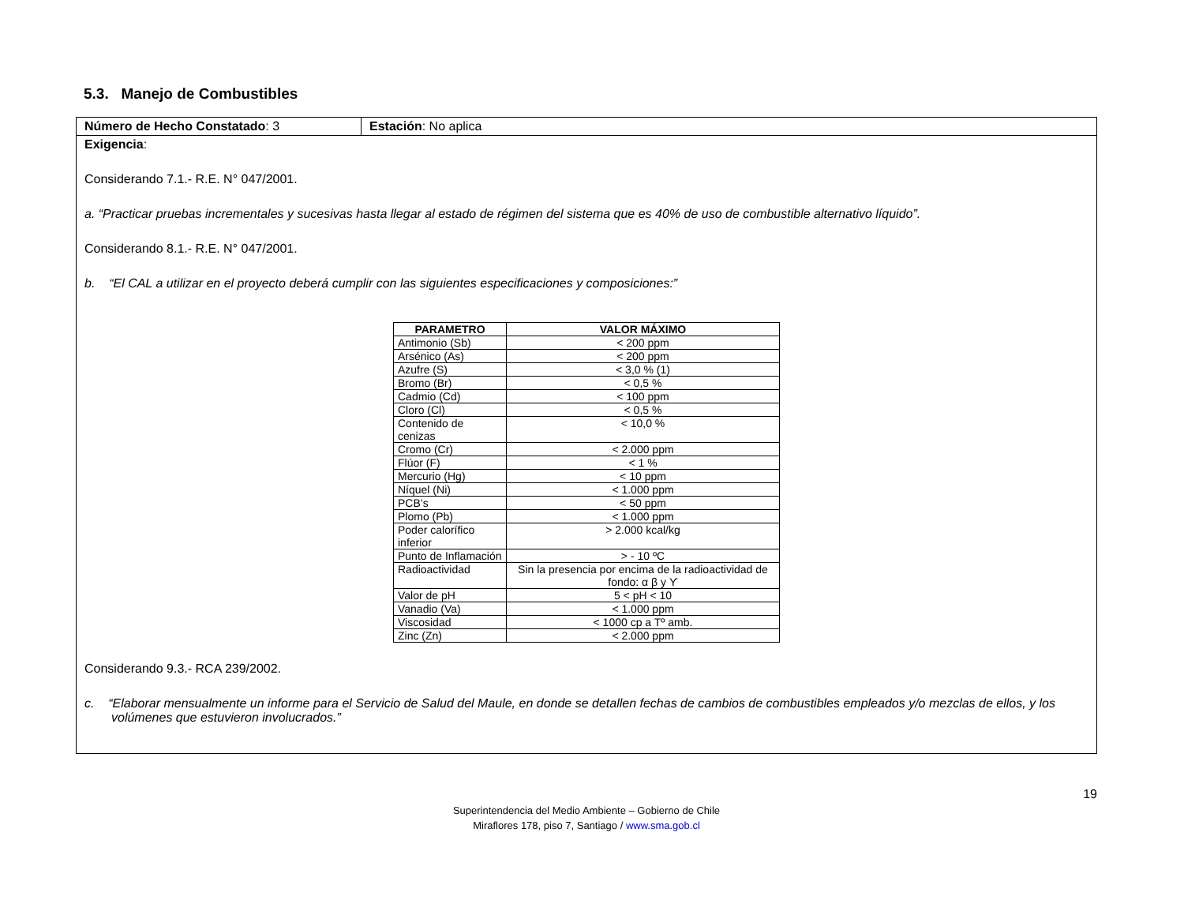5.3. Manejo de Combustibles
| Número de Hecho Constatado : 3 | Estación : No aplica |
| Exigencia : Considerando 7.1.- R.E. N° 047/2001. a. “Practicar pruebas incrementales y sucesivas hasta llegar al estado de régimen del sistema que es 40% de uso de combustible alternativo líquido”. Considerando 8.1.- R.E. N° 047/2001. b. “El CAL a utilizar en el proyecto deberá cumplir con las siguientes especificaciones y composiciones:” / PARAMETRO / VALOR MÁXIMO / / --- / --- / / Antimonio (Sb) / < 200 ppm / / Arsénico (As) / < 200 ppm / / Azufre (S) / < 3,0 % (1) / / Bromo (Br) / < 0,5 % / / Cadmio (Cd) / < 100 ppm / / Cloro (Cl) / < 0,5 % / / Contenido de cenizas / < 10,0 % / / Cromo (Cr) / < 2.000 ppm / / Flúor (F) / < 1 % / / Mercurio (Hg) / < 10 ppm / / Níquel (Ni) / < 1.000 ppm / / PCB’s / < 50 ppm / / Plomo (Pb) / < 1.000 ppm / / Poder calorífico inferior / > 2.000 kcal/kg / / Punto de Inflamación / > - 10 ºC / / Radioactividad / Sin la presencia por encima de la radioactividad de fondo: α β y ϒ / / Valor de pH / 5 < pH < 10 / / Vanadio (Va) / < 1.000 ppm / / Viscosidad / < 1000 cp a Tº amb. / / Zinc (Zn) / < 2.000 ppm / Considerando 9.3.- RCA 239/2002. c. “Elaborar mensualmente un informe para el Servicio de Salud del Maule, en donde se detallen fechas de cambios de combustibles empleados y/o mezclas de ellos, y los volúmenes que estuvieron involucrados.” | |
19
Superintendencia del Medio Ambiente – Gobierno de Chile
Miraflores 178, piso 7, Santiago / www.sma.gob.cl